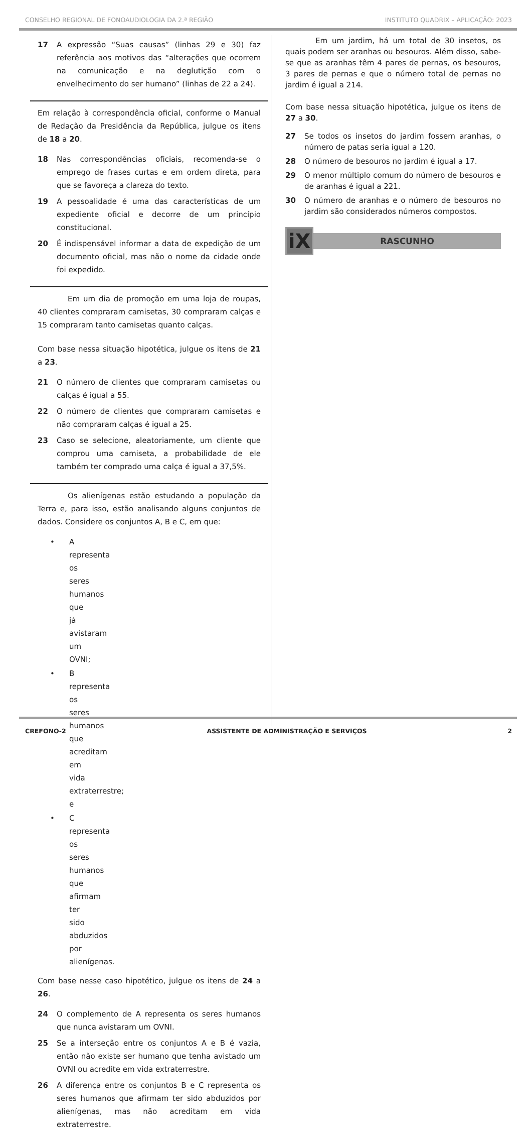CONSELHO REGIONAL DE FONOAUDIOLOGIA DA 2.ª REGIÃO INSTITUTO QUADRIX – APLICAÇÃO: 2023
17 A expressão “Suas causas” (linhas 29 e 30) faz referência aos motivos das “alterações que ocorrem na comunicação e na deglutição com o envelhecimento do ser humano” (linhas de 22 a 24).
Em relação à correspondência oficial, conforme o Manual de Redação da Presidência da República, julgue os itens de 18 a 20.
18 Nas correspondências oficiais, recomenda-se o emprego de frases curtas e em ordem direta, para que se favoreça a clareza do texto.
19 A pessoalidade é uma das características de um expediente oficial e decorre de um princípio constitucional.
20 É indispensável informar a data de expedição de um documento oficial, mas não o nome da cidade onde foi expedido.
Em um dia de promoção em uma loja de roupas, 40 clientes compraram camisetas, 30 compraram calças e 15 compraram tanto camisetas quanto calças.
Com base nessa situação hipotética, julgue os itens de 21 a 23.
21 O número de clientes que compraram camisetas ou calças é igual a 55.
22 O número de clientes que compraram camisetas e não compraram calças é igual a 25.
23 Caso se selecione, aleatoriamente, um cliente que comprou uma camiseta, a probabilidade de ele também ter comprado uma calça é igual a 37,5%.
Os alienígenas estão estudando a população da Terra e, para isso, estão analisando alguns conjuntos de dados. Considere os conjuntos A, B e C, em que:
• A representa os seres humanos que já avistaram um OVNI;
• B representa os seres humanos que acreditam em vida extraterrestre; e
• C representa os seres humanos que afirmam ter sido abduzidos por alienígenas.
Com base nesse caso hipotético, julgue os itens de 24 a 26.
24 O complemento de A representa os seres humanos que nunca avistaram um OVNI.
25 Se a interseção entre os conjuntos A e B é vazia, então não existe ser humano que tenha avistado um OVNI ou acredite em vida extraterrestre.
26 A diferença entre os conjuntos B e C representa os seres humanos que afirmam ter sido abduzidos por alienígenas, mas não acreditam em vida extraterrestre.
Em um jardim, há um total de 30 insetos, os quais podem ser aranhas ou besouros. Além disso, sabe-se que as aranhas têm 4 pares de pernas, os besouros, 3 pares de pernas e que o número total de pernas no jardim é igual a 214.
Com base nessa situação hipotética, julgue os itens de 27 a 30.
27 Se todos os insetos do jardim fossem aranhas, o número de patas seria igual a 120.
28 O número de besouros no jardim é igual a 17.
29 O menor múltiplo comum do número de besouros e de aranhas é igual a 221.
30 O número de aranhas e o número de besouros no jardim são considerados números compostos.
iX
RASCUNHO
CREFONO-2 ASSISTENTE DE ADMINISTRAÇÃO E SERVIÇOS 2